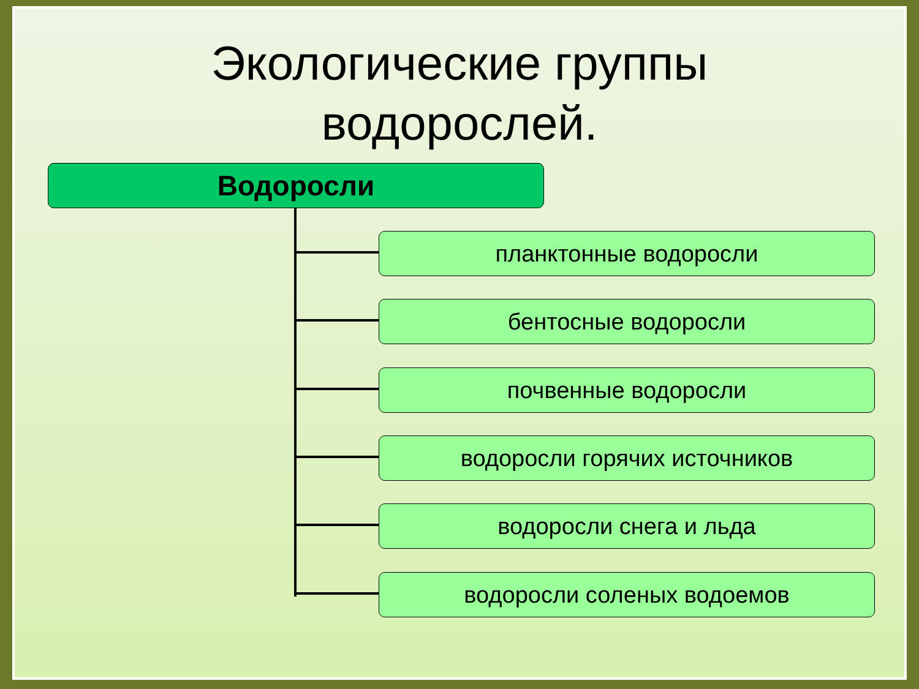Экологические группы
водорослей.
Водоросли
планктонные водоросли
бентосные водоросли
почвенные водоросли
водоросли горячих источников
водоросли снега и льда
водоросли соленых водоемов